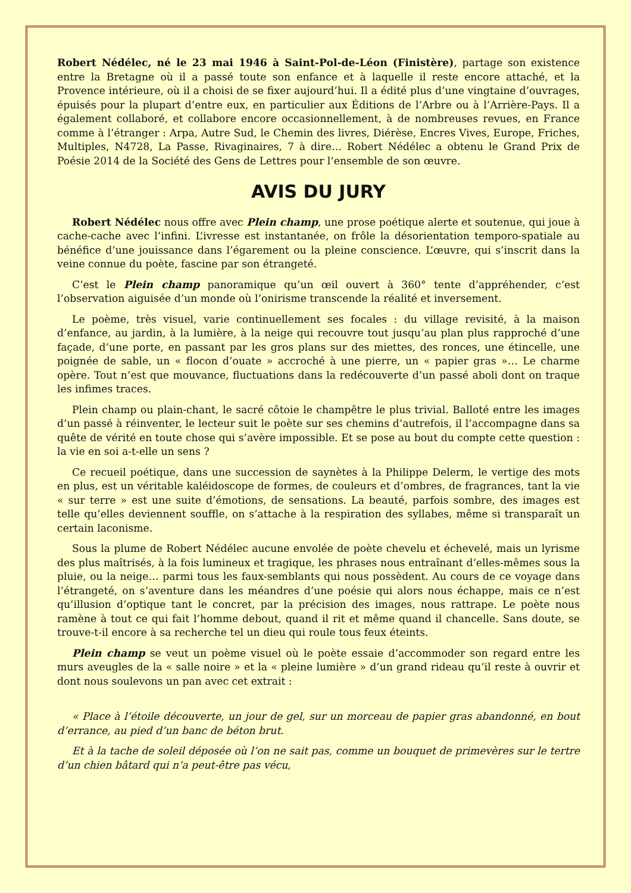Robert Nédélec, né le 23 mai 1946 à Saint-Pol-de-Léon (Finistère), partage son existence entre la Bretagne où il a passé toute son enfance et à laquelle il reste encore attaché, et la Provence intérieure, où il a choisi de se fixer aujourd’hui. Il a édité plus d’une vingtaine d’ouvrages, épuisés pour la plupart d’entre eux, en particulier aux Éditions de l’Arbre ou à l’Arrière-Pays. Il a également collaboré, et collabore encore occasionnellement, à de nombreuses revues, en France comme à l’étranger : Arpa, Autre Sud, le Chemin des livres, Diérèse, Encres Vives, Europe, Friches, Multiples, N4728, La Passe, Rivaginaires, 7 à dire… Robert Nédélec a obtenu le Grand Prix de Poésie 2014 de la Société des Gens de Lettres pour l’ensemble de son œuvre.
AVIS DU JURY
Robert Nédélec nous offre avec Plein champ, une prose poétique alerte et soutenue, qui joue à cache-cache avec l’infini. L’ivresse est instantanée, on frôle la désorientation temporo-spatiale au bénéfice d’une jouissance dans l’égarement ou la pleine conscience. L’œuvre, qui s’inscrit dans la veine connue du poète, fascine par son étrangeté.
C’est le Plein champ panoramique qu’un œil ouvert à 360° tente d’appréhender, c’est l’observation aiguisée d’un monde où l’onirisme transcende la réalité et inversement.
Le poème, très visuel, varie continuellement ses focales : du village revisité, à la maison d’enfance, au jardin, à la lumière, à la neige qui recouvre tout jusqu’au plan plus rapproché d’une façade, d’une porte, en passant par les gros plans sur des miettes, des ronces, une étincelle, une poignée de sable, un « flocon d’ouate » accroché à une pierre, un « papier gras »… Le charme opère. Tout n’est que mouvance, fluctuations dans la redécouverte d’un passé aboli dont on traque les infimes traces.
Plein champ ou plain-chant, le sacré côtoie le champêtre le plus trivial. Balloté entre les images d’un passé à réinventer, le lecteur suit le poète sur ses chemins d’autrefois, il l’accompagne dans sa quête de vérité en toute chose qui s’avère impossible. Et se pose au bout du compte cette question : la vie en soi a-t-elle un sens ?
Ce recueil poétique, dans une succession de saynètes à la Philippe Delerm, le vertige des mots en plus, est un véritable kaléidoscope de formes, de couleurs et d’ombres, de fragrances, tant la vie « sur terre » est une suite d’émotions, de sensations. La beauté, parfois sombre, des images est telle qu’elles deviennent souffle, on s’attache à la respiration des syllabes, même si transparaît un certain laconisme.
Sous la plume de Robert Nédélec aucune envolée de poète chevelu et échevelé, mais un lyrisme des plus maîtrisés, à la fois lumineux et tragique, les phrases nous entraînant d’elles-mêmes sous la pluie, ou la neige… parmi tous les faux-semblants qui nous possèdent. Au cours de ce voyage dans l’étrangeté, on s’aventure dans les méandres d’une poésie qui alors nous échappe, mais ce n’est qu’illusion d’optique tant le concret, par la précision des images, nous rattrape. Le poète nous ramène à tout ce qui fait l’homme debout, quand il rit et même quand il chancelle. Sans doute, se trouve-t-il encore à sa recherche tel un dieu qui roule tous feux éteints.
Plein champ se veut un poème visuel où le poète essaie d’accommoder son regard entre les murs aveugles de la « salle noire » et la « pleine lumière » d’un grand rideau qu’il reste à ouvrir et dont nous soulevons un pan avec cet extrait :
« Place à l’étoile découverte, un jour de gel, sur un morceau de papier gras abandonné, en bout d’errance, au pied d’un banc de béton brut.
Et à la tache de soleil déposée où l’on ne sait pas, comme un bouquet de primevères sur le tertre d’un chien bâtard qui n’a peut-être pas vécu,